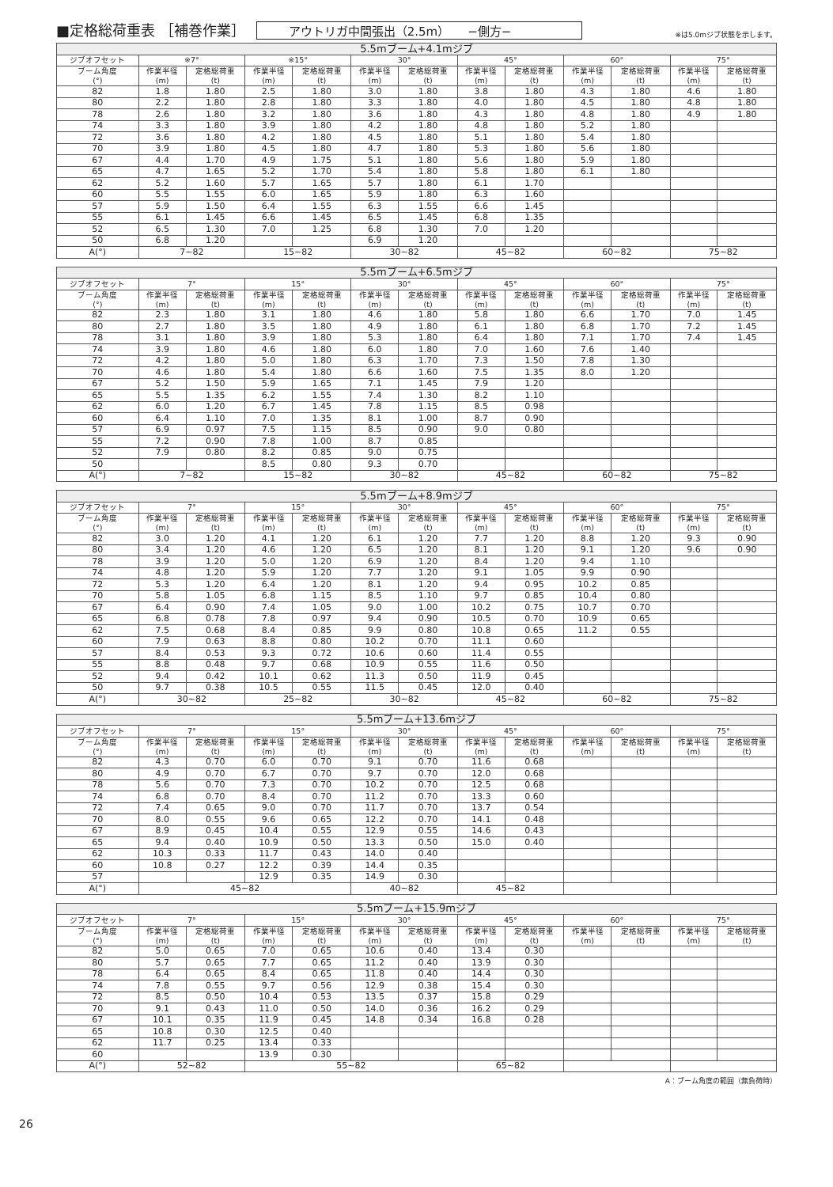■定格総荷重表 ［補巻作業］ アウトリガ中間張出（2.5m）　　−側方− ※は5.0mジブ状態を示します。
| 5.5mブーム+4.1mジブ | | | | | | | | | | | | |
| --- | --- | --- | --- | --- | --- | --- | --- | --- | --- | --- | --- | --- |
| ジブオフセット | ※7° | | ※15° | | 30° | | 45° | | 60° | | 75° | |
| ブーム角度 (°) | 作業半径 (m) | 定格総荷重 (t) | 作業半径 (m) | 定格総荷重 (t) | 作業半径 (m) | 定格総荷重 (t) | 作業半径 (m) | 定格総荷重 (t) | 作業半径 (m) | 定格総荷重 (t) | 作業半径 (m) | 定格総荷重 (t) |
| 82 | 1.8 | 1.80 | 2.5 | 1.80 | 3.0 | 1.80 | 3.8 | 1.80 | 4.3 | 1.80 | 4.6 | 1.80 |
| 80 | 2.2 | 1.80 | 2.8 | 1.80 | 3.3 | 1.80 | 4.0 | 1.80 | 4.5 | 1.80 | 4.8 | 1.80 |
| 78 | 2.6 | 1.80 | 3.2 | 1.80 | 3.6 | 1.80 | 4.3 | 1.80 | 4.8 | 1.80 | 4.9 | 1.80 |
| 74 | 3.3 | 1.80 | 3.9 | 1.80 | 4.2 | 1.80 | 4.8 | 1.80 | 5.2 | 1.80 | | |
| 72 | 3.6 | 1.80 | 4.2 | 1.80 | 4.5 | 1.80 | 5.1 | 1.80 | 5.4 | 1.80 | | |
| 70 | 3.9 | 1.80 | 4.5 | 1.80 | 4.7 | 1.80 | 5.3 | 1.80 | 5.6 | 1.80 | | |
| 67 | 4.4 | 1.70 | 4.9 | 1.75 | 5.1 | 1.80 | 5.6 | 1.80 | 5.9 | 1.80 | | |
| 65 | 4.7 | 1.65 | 5.2 | 1.70 | 5.4 | 1.80 | 5.8 | 1.80 | 6.1 | 1.80 | | |
| 62 | 5.2 | 1.60 | 5.7 | 1.65 | 5.7 | 1.80 | 6.1 | 1.70 | | | | |
| 60 | 5.5 | 1.55 | 6.0 | 1.65 | 5.9 | 1.80 | 6.3 | 1.60 | | | | |
| 57 | 5.9 | 1.50 | 6.4 | 1.55 | 6.3 | 1.55 | 6.6 | 1.45 | | | | |
| 55 | 6.1 | 1.45 | 6.6 | 1.45 | 6.5 | 1.45 | 6.8 | 1.35 | | | | |
| 52 | 6.5 | 1.30 | 7.0 | 1.25 | 6.8 | 1.30 | 7.0 | 1.20 | | | | |
| 50 | 6.8 | 1.20 | | | 6.9 | 1.20 | | | | | | |
| A(°) | 7~82 | | 15~82 | | 30~82 | | 45~82 | | 60~82 | | 75~82 | |
| 5.5mブーム+6.5mジブ | | | | | | | | | | | | |
| --- | --- | --- | --- | --- | --- | --- | --- | --- | --- | --- | --- | --- |
| ジブオフセット | 7° | | 15° | | 30° | | 45° | | 60° | | 75° | |
| ブーム角度 (°) | 作業半径 (m) | 定格総荷重 (t) | 作業半径 (m) | 定格総荷重 (t) | 作業半径 (m) | 定格総荷重 (t) | 作業半径 (m) | 定格総荷重 (t) | 作業半径 (m) | 定格総荷重 (t) | 作業半径 (m) | 定格総荷重 (t) |
| 82 | 2.3 | 1.80 | 3.1 | 1.80 | 4.6 | 1.80 | 5.8 | 1.80 | 6.6 | 1.70 | 7.0 | 1.45 |
| 80 | 2.7 | 1.80 | 3.5 | 1.80 | 4.9 | 1.80 | 6.1 | 1.80 | 6.8 | 1.70 | 7.2 | 1.45 |
| 78 | 3.1 | 1.80 | 3.9 | 1.80 | 5.3 | 1.80 | 6.4 | 1.80 | 7.1 | 1.70 | 7.4 | 1.45 |
| 74 | 3.9 | 1.80 | 4.6 | 1.80 | 6.0 | 1.80 | 7.0 | 1.60 | 7.6 | 1.40 | | |
| 72 | 4.2 | 1.80 | 5.0 | 1.80 | 6.3 | 1.70 | 7.3 | 1.50 | 7.8 | 1.30 | | |
| 70 | 4.6 | 1.80 | 5.4 | 1.80 | 6.6 | 1.60 | 7.5 | 1.35 | 8.0 | 1.20 | | |
| 67 | 5.2 | 1.50 | 5.9 | 1.65 | 7.1 | 1.45 | 7.9 | 1.20 | | | | |
| 65 | 5.5 | 1.35 | 6.2 | 1.55 | 7.4 | 1.30 | 8.2 | 1.10 | | | | |
| 62 | 6.0 | 1.20 | 6.7 | 1.45 | 7.8 | 1.15 | 8.5 | 0.98 | | | | |
| 60 | 6.4 | 1.10 | 7.0 | 1.35 | 8.1 | 1.00 | 8.7 | 0.90 | | | | |
| 57 | 6.9 | 0.97 | 7.5 | 1.15 | 8.5 | 0.90 | 9.0 | 0.80 | | | | |
| 55 | 7.2 | 0.90 | 7.8 | 1.00 | 8.7 | 0.85 | | | | | | |
| 52 | 7.9 | 0.80 | 8.2 | 0.85 | 9.0 | 0.75 | | | | | | |
| 50 | | | 8.5 | 0.80 | 9.3 | 0.70 | | | | | | |
| A(°) | 7~82 | | 15~82 | | 30~82 | | 45~82 | | 60~82 | | 75~82 | |
| 5.5mブーム+8.9mジブ | | | | | | | | | | | | |
| --- | --- | --- | --- | --- | --- | --- | --- | --- | --- | --- | --- | --- |
| ジブオフセット | 7° | | 15° | | 30° | | 45° | | 60° | | 75° | |
| ブーム角度 (°) | 作業半径 (m) | 定格総荷重 (t) | 作業半径 (m) | 定格総荷重 (t) | 作業半径 (m) | 定格総荷重 (t) | 作業半径 (m) | 定格総荷重 (t) | 作業半径 (m) | 定格総荷重 (t) | 作業半径 (m) | 定格総荷重 (t) |
| 82 | 3.0 | 1.20 | 4.1 | 1.20 | 6.1 | 1.20 | 7.7 | 1.20 | 8.8 | 1.20 | 9.3 | 0.90 |
| 80 | 3.4 | 1.20 | 4.6 | 1.20 | 6.5 | 1.20 | 8.1 | 1.20 | 9.1 | 1.20 | 9.6 | 0.90 |
| 78 | 3.9 | 1.20 | 5.0 | 1.20 | 6.9 | 1.20 | 8.4 | 1.20 | 9.4 | 1.10 | | |
| 74 | 4.8 | 1.20 | 5.9 | 1.20 | 7.7 | 1.20 | 9.1 | 1.05 | 9.9 | 0.90 | | |
| 72 | 5.3 | 1.20 | 6.4 | 1.20 | 8.1 | 1.20 | 9.4 | 0.95 | 10.2 | 0.85 | | |
| 70 | 5.8 | 1.05 | 6.8 | 1.15 | 8.5 | 1.10 | 9.7 | 0.85 | 10.4 | 0.80 | | |
| 67 | 6.4 | 0.90 | 7.4 | 1.05 | 9.0 | 1.00 | 10.2 | 0.75 | 10.7 | 0.70 | | |
| 65 | 6.8 | 0.78 | 7.8 | 0.97 | 9.4 | 0.90 | 10.5 | 0.70 | 10.9 | 0.65 | | |
| 62 | 7.5 | 0.68 | 8.4 | 0.85 | 9.9 | 0.80 | 10.8 | 0.65 | 11.2 | 0.55 | | |
| 60 | 7.9 | 0.63 | 8.8 | 0.80 | 10.2 | 0.70 | 11.1 | 0.60 | | | | |
| 57 | 8.4 | 0.53 | 9.3 | 0.72 | 10.6 | 0.60 | 11.4 | 0.55 | | | | |
| 55 | 8.8 | 0.48 | 9.7 | 0.68 | 10.9 | 0.55 | 11.6 | 0.50 | | | | |
| 52 | 9.4 | 0.42 | 10.1 | 0.62 | 11.3 | 0.50 | 11.9 | 0.45 | | | | |
| 50 | 9.7 | 0.38 | 10.5 | 0.55 | 11.5 | 0.45 | 12.0 | 0.40 | | | | |
| A(°) | 30~82 | | 25~82 | | 30~82 | | 45~82 | | 60~82 | | 75~82 | |
| 5.5mブーム+13.6mジブ | | | | | | | | | | | | |
| --- | --- | --- | --- | --- | --- | --- | --- | --- | --- | --- | --- | --- |
| ジブオフセット | 7° | | 15° | | 30° | | 45° | | 60° | | 75° | |
| ブーム角度 (°) | 作業半径 (m) | 定格総荷重 (t) | 作業半径 (m) | 定格総荷重 (t) | 作業半径 (m) | 定格総荷重 (t) | 作業半径 (m) | 定格総荷重 (t) | 作業半径 (m) | 定格総荷重 (t) | 作業半径 (m) | 定格総荷重 (t) |
| 82 | 4.3 | 0.70 | 6.0 | 0.70 | 9.1 | 0.70 | 11.6 | 0.68 | | | | |
| 80 | 4.9 | 0.70 | 6.7 | 0.70 | 9.7 | 0.70 | 12.0 | 0.68 | | | | |
| 78 | 5.6 | 0.70 | 7.3 | 0.70 | 10.2 | 0.70 | 12.5 | 0.68 | | | | |
| 74 | 6.8 | 0.70 | 8.4 | 0.70 | 11.2 | 0.70 | 13.3 | 0.60 | | | | |
| 72 | 7.4 | 0.65 | 9.0 | 0.70 | 11.7 | 0.70 | 13.7 | 0.54 | | | | |
| 70 | 8.0 | 0.55 | 9.6 | 0.65 | 12.2 | 0.70 | 14.1 | 0.48 | | | | |
| 67 | 8.9 | 0.45 | 10.4 | 0.55 | 12.9 | 0.55 | 14.6 | 0.43 | | | | |
| 65 | 9.4 | 0.40 | 10.9 | 0.50 | 13.3 | 0.50 | 15.0 | 0.40 | | | | |
| 62 | 10.3 | 0.33 | 11.7 | 0.43 | 14.0 | 0.40 | | | | | | |
| 60 | 10.8 | 0.27 | 12.2 | 0.39 | 14.4 | 0.35 | | | | | | |
| 57 | | | 12.9 | 0.35 | 14.9 | 0.30 | | | | | | |
| A(°) | 45~82 | | | | 40~82 | | 45~82 | | | | | |
| 5.5mブーム+15.9mジブ | | | | | | | | | | | | |
| --- | --- | --- | --- | --- | --- | --- | --- | --- | --- | --- | --- | --- |
| ジブオフセット | 7° | | 15° | | 30° | | 45° | | 60° | | 75° | |
| ブーム角度 (°) | 作業半径 (m) | 定格総荷重 (t) | 作業半径 (m) | 定格総荷重 (t) | 作業半径 (m) | 定格総荷重 (t) | 作業半径 (m) | 定格総荷重 (t) | 作業半径 (m) | 定格総荷重 (t) | 作業半径 (m) | 定格総荷重 (t) |
| 82 | 5.0 | 0.65 | 7.0 | 0.65 | 10.6 | 0.40 | 13.4 | 0.30 | | | | |
| 80 | 5.7 | 0.65 | 7.7 | 0.65 | 11.2 | 0.40 | 13.9 | 0.30 | | | | |
| 78 | 6.4 | 0.65 | 8.4 | 0.65 | 11.8 | 0.40 | 14.4 | 0.30 | | | | |
| 74 | 7.8 | 0.55 | 9.7 | 0.56 | 12.9 | 0.38 | 15.4 | 0.30 | | | | |
| 72 | 8.5 | 0.50 | 10.4 | 0.53 | 13.5 | 0.37 | 15.8 | 0.29 | | | | |
| 70 | 9.1 | 0.43 | 11.0 | 0.50 | 14.0 | 0.36 | 16.2 | 0.29 | | | | |
| 67 | 10.1 | 0.35 | 11.9 | 0.45 | 14.8 | 0.34 | 16.8 | 0.28 | | | | |
| 65 | 10.8 | 0.30 | 12.5 | 0.40 | | | | | | | | |
| 62 | 11.7 | 0.25 | 13.4 | 0.33 | | | | | | | | |
| 60 | | | 13.9 | 0.30 | | | | | | | | |
| A(°) | 52~82 | | 55~82 | | | | 65~82 | | | | | |
A：ブーム角度の範囲（無負荷時）
26